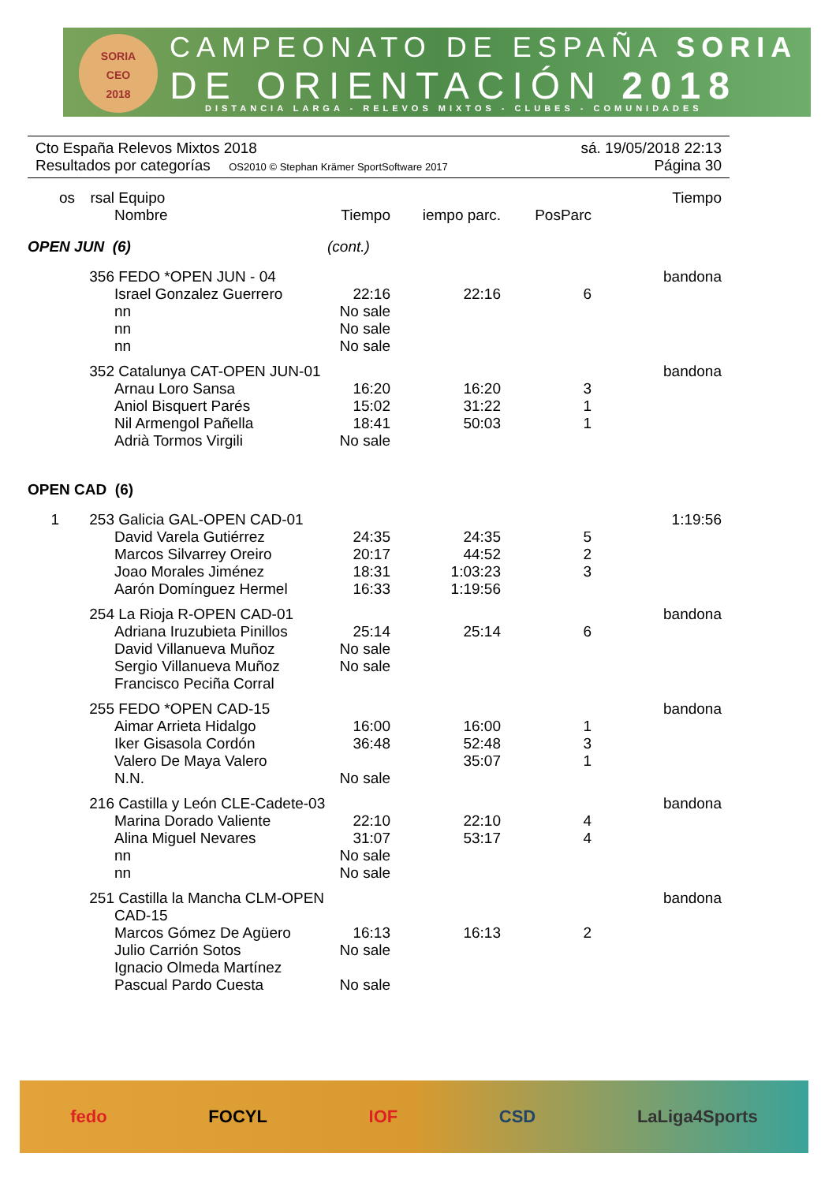SORIA
CEO
2018
CAMPEONATO DE ESPAÑA SORIA
DE ORIENTACIÓN 2018
DISTANCIA LARGA - RELEVOS MIXTOS - CLUBES - COMUNIDADES
Cto España Relevos Mixtos 2018 sá. 19/05/2018 22:13
Resultados por categorías OS2010 © Stephan Krämer SportSoftware 2017 Página 30
| os | rsal | Equipo Nombre | Tiempo | iempo parc. | PosParc | Tiempo |
| --- | --- | --- | --- | --- | --- | --- |
| OPEN JUN (6) | | | (cont.) | | | |
| | 356 | FEDO *OPEN JUN - 04 | | | | bandona |
| | | Israel Gonzalez Guerrero | 22:16 | 22:16 | 6 | |
| | | nn | No sale | | | |
| | | nn | No sale | | | |
| | | nn | No sale | | | |
| | 352 | Catalunya CAT-OPEN JUN-01 | | | | bandona |
| | | Arnau Loro Sansa | 16:20 | 16:20 | 3 | |
| | | Aniol Bisquert Parés | 15:02 | 31:22 | 1 | |
| | | Nil Armengol Pañella | 18:41 | 50:03 | 1 | |
| | | Adrià Tormos Virgili | No sale | | | |
| OPEN CAD (6) | | | | | | |
| 1 | 253 | Galicia GAL-OPEN CAD-01 | | | | 1:19:56 |
| | | David Varela Gutiérrez | 24:35 | 24:35 | 5 | |
| | | Marcos Silvarrey Oreiro | 20:17 | 44:52 | 2 | |
| | | Joao Morales Jiménez | 18:31 | 1:03:23 | 3 | |
| | | Aarón Domínguez Hermel | 16:33 | 1:19:56 | | |
| | 254 | La Rioja R-OPEN CAD-01 | | | | bandona |
| | | Adriana Iruzubieta Pinillos | 25:14 | 25:14 | 6 | |
| | | David Villanueva Muñoz | No sale | | | |
| | | Sergio Villanueva Muñoz | No sale | | | |
| | | Francisco Peciña Corral | | | | |
| | 255 | FEDO *OPEN CAD-15 | | | | bandona |
| | | Aimar Arrieta Hidalgo | 16:00 | 16:00 | 1 | |
| | | Iker Gisasola Cordón | 36:48 | 52:48 | 3 | |
| | | Valero De Maya Valero | | 35:07 | 1 | |
| | | N.N. | No sale | | | |
| | 216 | Castilla y León CLE-Cadete-03 | | | | bandona |
| | | Marina Dorado Valiente | 22:10 | 22:10 | 4 | |
| | | Alina Miguel Nevares | 31:07 | 53:17 | 4 | |
| | | nn | No sale | | | |
| | | nn | No sale | | | |
| | 251 | Castilla la Mancha CLM-OPEN CAD-15 | | | | bandona |
| | | Marcos Gómez De Agüero | 16:13 | 16:13 | 2 | |
| | | Julio Carrión Sotos | No sale | | | |
| | | Ignacio Olmeda Martínez | | | | |
| | | Pascual Pardo Cuesta | No sale | | | |
fedo FOCYL IOF CSD LaLiga4Sports